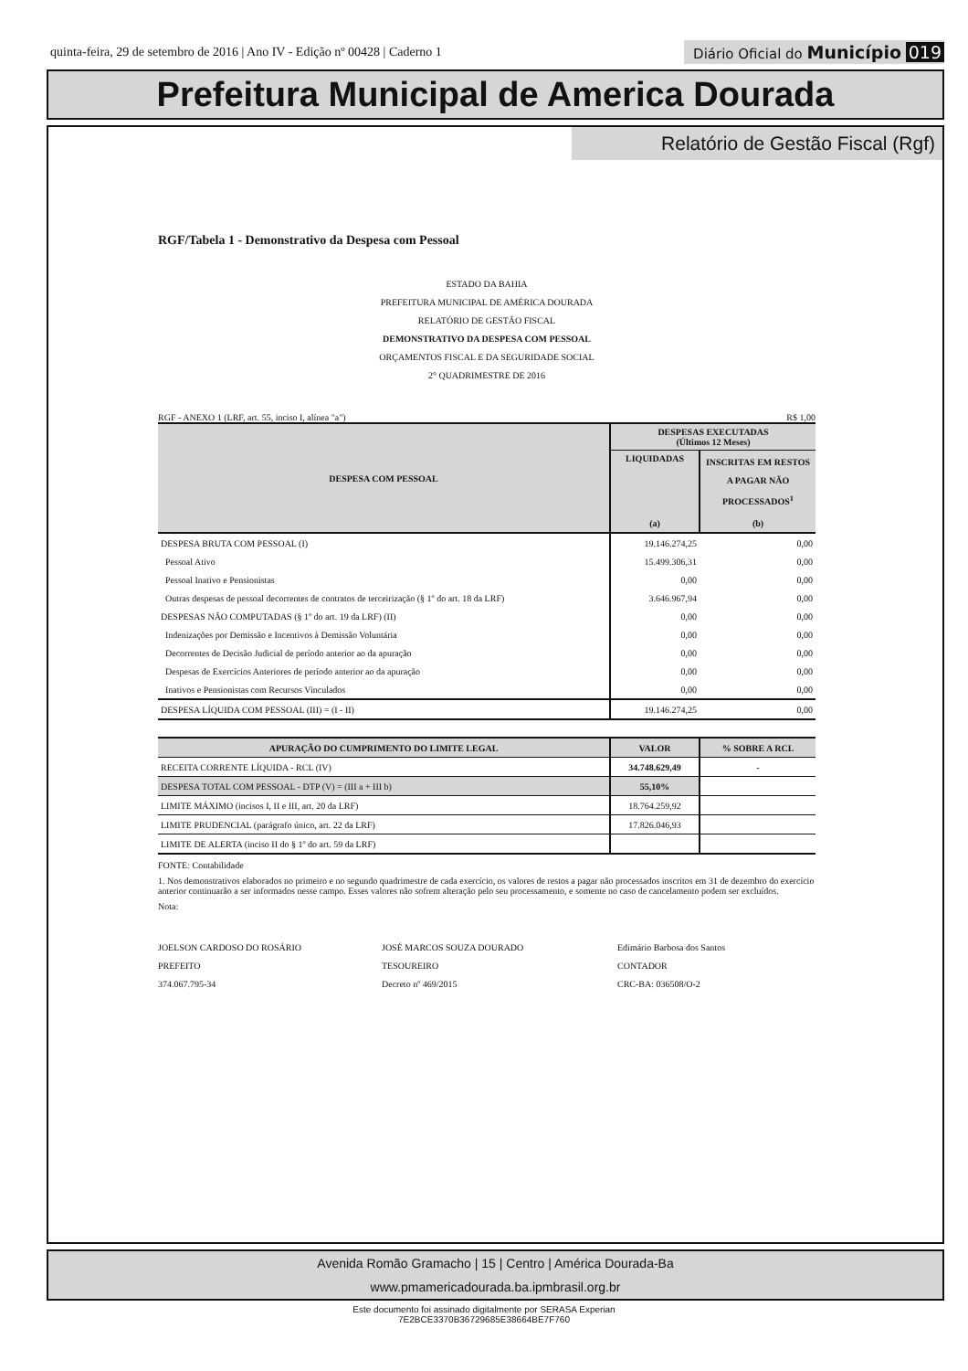quinta-feira, 29 de setembro de 2016 | Ano IV - Edição nº 00428 | Caderno 1 Diário Oficial do Município 019
Prefeitura Municipal de America Dourada
Relatório de Gestão Fiscal (Rgf)
RGF/Tabela 1 - Demonstrativo da Despesa com Pessoal
ESTADO DA BAHIA
PREFEITURA MUNICIPAL DE AMÉRICA DOURADA
RELATÓRIO DE GESTÃO FISCAL
DEMONSTRATIVO DA DESPESA COM PESSOAL
ORÇAMENTOS FISCAL E DA SEGURIDADE SOCIAL
2° QUADRIMESTRE DE 2016
RGF - ANEXO 1 (LRF, art. 55, inciso I, alínea "a") R$ 1,00
| DESPESA COM PESSOAL | DESPESAS EXECUTADAS (Últimos 12 Meses) | |
| --- | --- | --- |
| | LIQUIDADAS | INSCRITAS EM RESTOS A PAGAR NÃO PROCESSADOS<sup>1</sup> |
| | (a) | (b) |
| DESPESA BRUTA COM PESSOAL (I) | 19.146.274,25 | 0,00 |
| Pessoal Ativo | 15.499.306,31 | 0,00 |
| Pessoal Inativo e Pensionistas | 0,00 | 0,00 |
| Outras despesas de pessoal decorrentes de contratos de terceirização (§ 1º do art. 18 da LRF) | 3.646.967,94 | 0,00 |
| DESPESAS NÃO COMPUTADAS (§ 1º do art. 19 da LRF) (II) | 0,00 | 0,00 |
| Indenizações por Demissão e Incentivos à Demissão Voluntária | 0,00 | 0,00 |
| Decorrentes de Decisão Judicial de período anterior ao da apuração | 0,00 | 0,00 |
| Despesas de Exercícios Anteriores de período anterior ao da apuração | 0,00 | 0,00 |
| Inativos e Pensionistas com Recursos Vinculados | 0,00 | 0,00 |
| DESPESA LÍQUIDA COM PESSOAL (III) = (I - II) | 19.146.274,25 | 0,00 |
| APURAÇÃO DO CUMPRIMENTO DO LIMITE LEGAL | VALOR | % SOBRE A RCL |
| --- | --- | --- |
| RECEITA CORRENTE LÍQUIDA - RCL (IV) | 34.748.629,49 | - |
| DESPESA TOTAL COM PESSOAL - DTP (V) = (III a + III b) | 55,10% | |
| LIMITE MÁXIMO (incisos I, II e III, art. 20 da LRF) | 18.764.259,92 | |
| LIMITE PRUDENCIAL (parágrafo único, art. 22 da LRF) | 17.826.046,93 | |
| LIMITE DE ALERTA (inciso II do § 1º do art. 59 da LRF) | | |
FONTE: Contabilidade
1. Nos demonstrativos elaborados no primeiro e no segundo quadrimestre de cada exercício, os valores de restos a pagar não processados inscritos em 31 de dezembro do exercício anterior continuarão a ser informados nesse campo. Esses valores não sofrem alteração pelo seu processamento, e somente no caso de cancelamento podem ser excluídos.
Nota:
JOELSON CARDOSO DO ROSÁRIO
PREFEITO
374.067.795-34
JOSÉ MARCOS SOUZA DOURADO
TESOUREIRO
Decreto nº 469/2015
Edimário Barbosa dos Santos
CONTADOR
CRC-BA: 036508/O-2
Avenida Romão Gramacho | 15 | Centro | América Dourada-Ba
www.pmamericadourada.ba.ipmbrasil.org.br
Este documento foi assinado digitalmente por SERASA Experian
7E2BCE3370B36729685E38664BE7F760